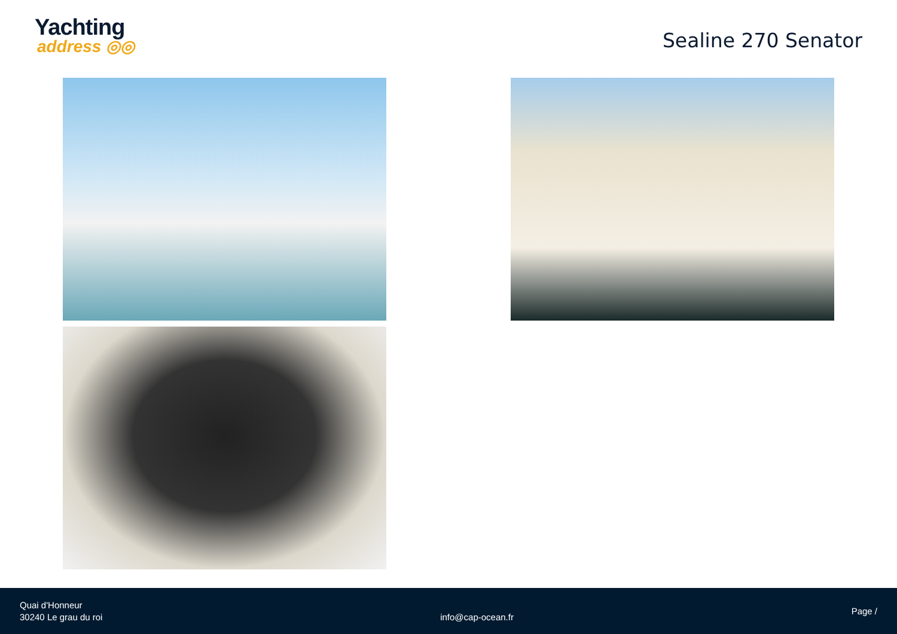Yachting
address ◎◎
Sealine 270 Senator
Quai d'Honneur
30240 Le grau du roi
info@cap-ocean.fr
Page /